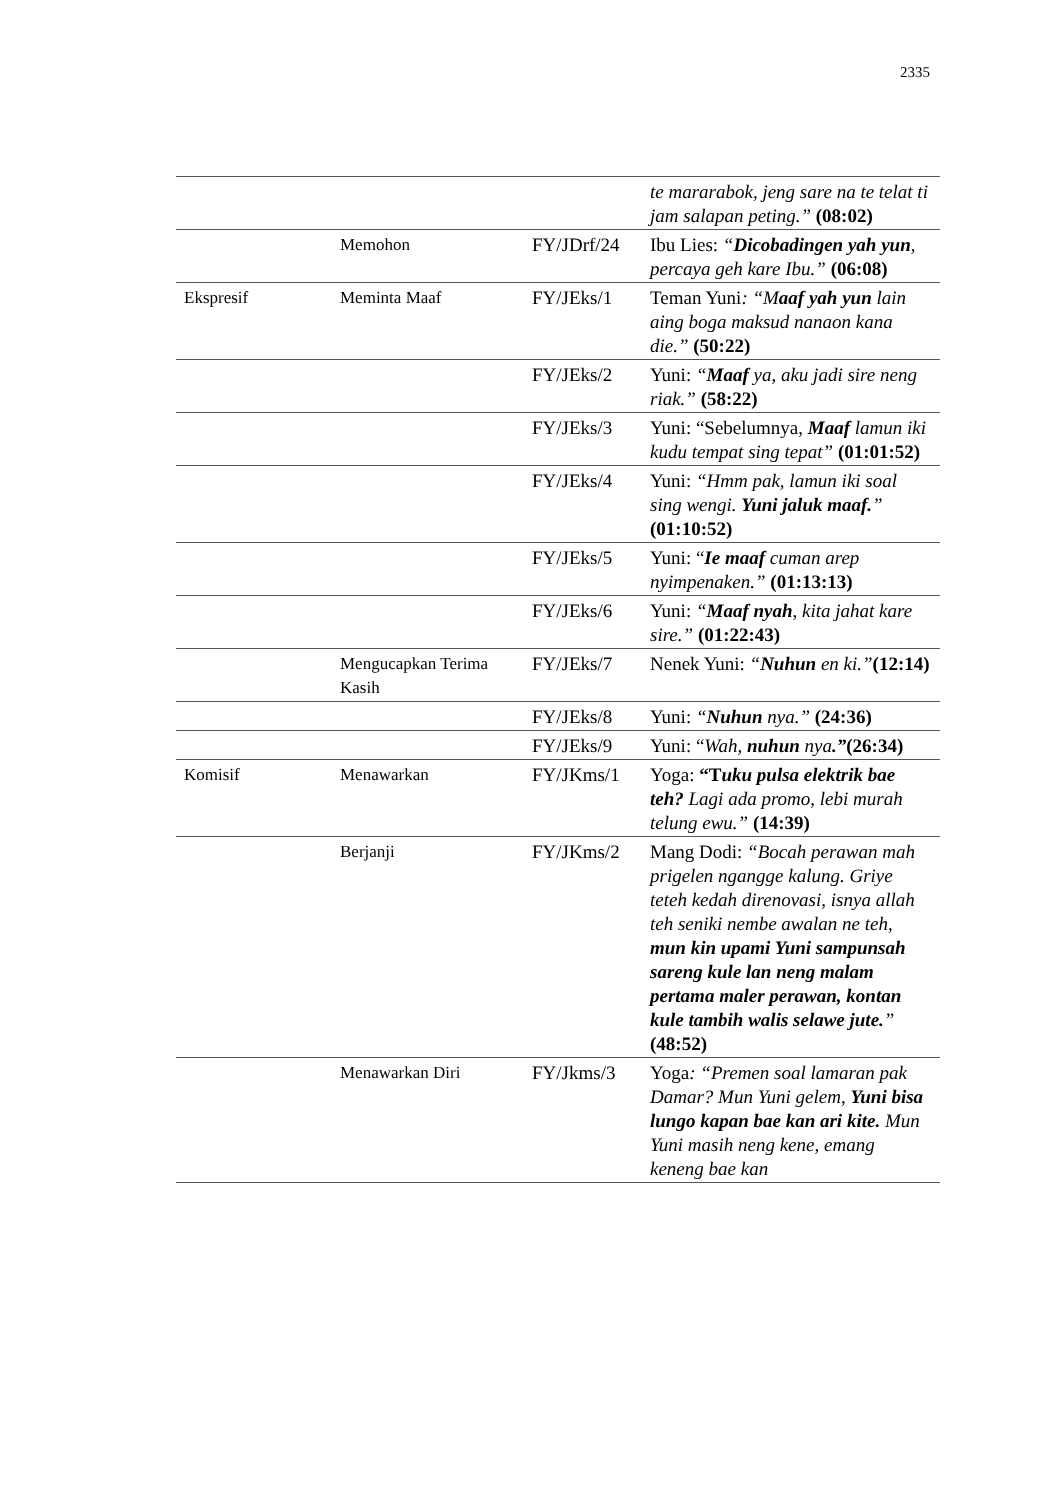2335
| | | | te mararabok, jeng sare na te telat ti jam salapan peting.” (08:02) |
| | Memohon | FY/JDrf/24 | Ibu Lies: “ Dicobadingen yah yun , percaya geh kare Ibu.” (06:08) |
| Ekspresif | Meminta Maaf | FY/JEks/1 | Teman Yuni : “M aaf yah yun lain aing boga maksud nanaon kana die.” (50:22) |
| | | FY/JEks/2 | Yuni: “ Maaf ya, aku jadi sire neng riak.” (58:22) |
| | | FY/JEks/3 | Yuni: “Sebelumnya, Maaf lamun iki kudu tempat sing tepat” (01:01:52) |
| | | FY/JEks/4 | Yuni: “Hmm pak, lamun iki soal sing wengi. Yuni jaluk maaf. ” (01:10:52) |
| | | FY/JEks/5 | Yuni: “ Ie maaf cuman arep nyimpenaken.” (01:13:13) |
| | | FY/JEks/6 | Yuni: “ Maaf nyah , kita jahat kare sire.” (01:22:43) |
| | Mengucapkan Terima Kasih | FY/JEks/7 | Nenek Yuni: “ Nuhun en ki.” (12:14) |
| | | FY/JEks/8 | Yuni: “ Nuhun nya.” (24:36) |
| | | FY/JEks/9 | Yuni: “ Wah, nuhun nya .” (26:34) |
| Komisif | Menawarkan | FY/JKms/1 | Yoga: “T uku pulsa elektrik bae teh? Lagi ada promo, lebi murah telung ewu.” (14:39) |
| | Berjanji | FY/JKms/2 | Mang Dodi: “Bocah perawan mah prigelen ngangge kalung. Griye teteh kedah direnovasi, isnya allah teh seniki nembe awalan ne teh, mun kin upami Yuni sampunsah sareng kule lan neng malam pertama maler perawan, kontan kule tambih walis selawe jute. ” (48:52) |
| | Menawarkan Diri | FY/Jkms/3 | Yoga : “Premen soal lamaran pak Damar? Mun Yuni gelem, Yuni bisa lungo kapan bae kan ari kite. Mun Yuni masih neng kene, emang keneng bae kan |